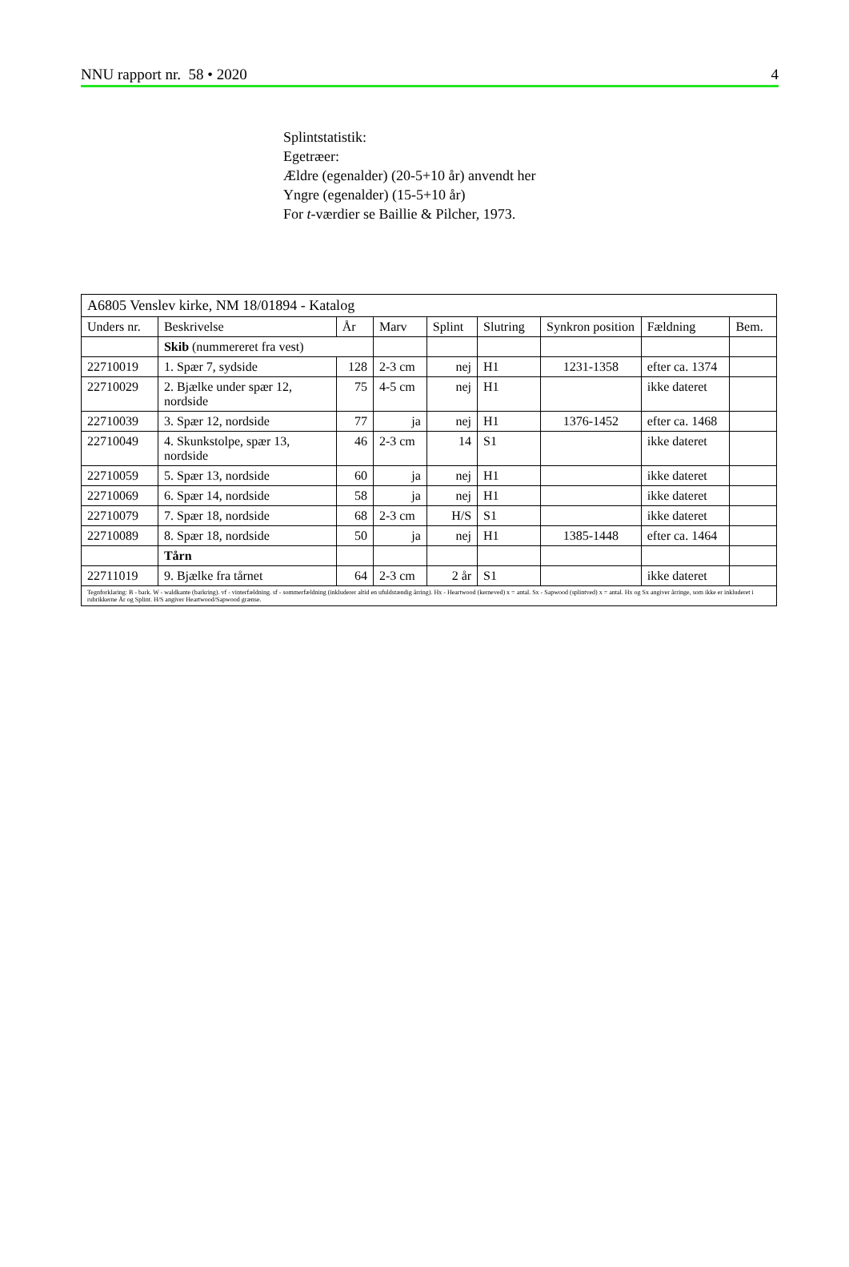NNU rapport nr. 58 • 2020 4
Splintstatistik:
Egetræer:
Ældre (egenalder) (20-5+10 år) anvendt her
Yngre (egenalder) (15-5+10 år)
For t-værdier se Baillie & Pilcher, 1973.
| A6805 Venslev kirke, NM 18/01894 - Katalog | | | | | | | | |
| Unders nr. | Beskrivelse | År | Marv | Splint | Slutring | Synkron position | Fældning | Bem. |
| | Skib (nummereret fra vest) | | | | | | | |
| 22710019 | 1. Spær 7, sydside | 128 | 2-3 cm | nej | H1 | 1231-1358 | efter ca. 1374 | |
| 22710029 | 2. Bjælke under spær 12, nordside | 75 | 4-5 cm | nej | H1 | | ikke dateret | |
| 22710039 | 3. Spær 12, nordside | 77 | ja | nej | H1 | 1376-1452 | efter ca. 1468 | |
| 22710049 | 4. Skunkstolpe, spær 13, nordside | 46 | 2-3 cm | 14 | S1 | | ikke dateret | |
| 22710059 | 5. Spær 13, nordside | 60 | ja | nej | H1 | | ikke dateret | |
| 22710069 | 6. Spær 14, nordside | 58 | ja | nej | H1 | | ikke dateret | |
| 22710079 | 7. Spær 18, nordside | 68 | 2-3 cm | H/S | S1 | | ikke dateret | |
| 22710089 | 8. Spær 18, nordside | 50 | ja | nej | H1 | 1385-1448 | efter ca. 1464 | |
| | Tårn | | | | | | | |
| 22711019 | 9. Bjælke fra tårnet | 64 | 2-3 cm | 2 år | S1 | | ikke dateret | |
| Tegnforklaring: B - bark. W - waldkante (barkring). vf - vinterfældning. sf - sommerfældning (inkluderer altid en ufuldstændig årring). Hx - Heartwood (kerneved) x = antal. Sx - Sapwood (splintved) x = antal. Hx og Sx angiver årringe, som ikke er inkluderet i rubrikkerne År og Splint. H/S angiver Heartwood/Sapwood grænse. | | | | | | | | |